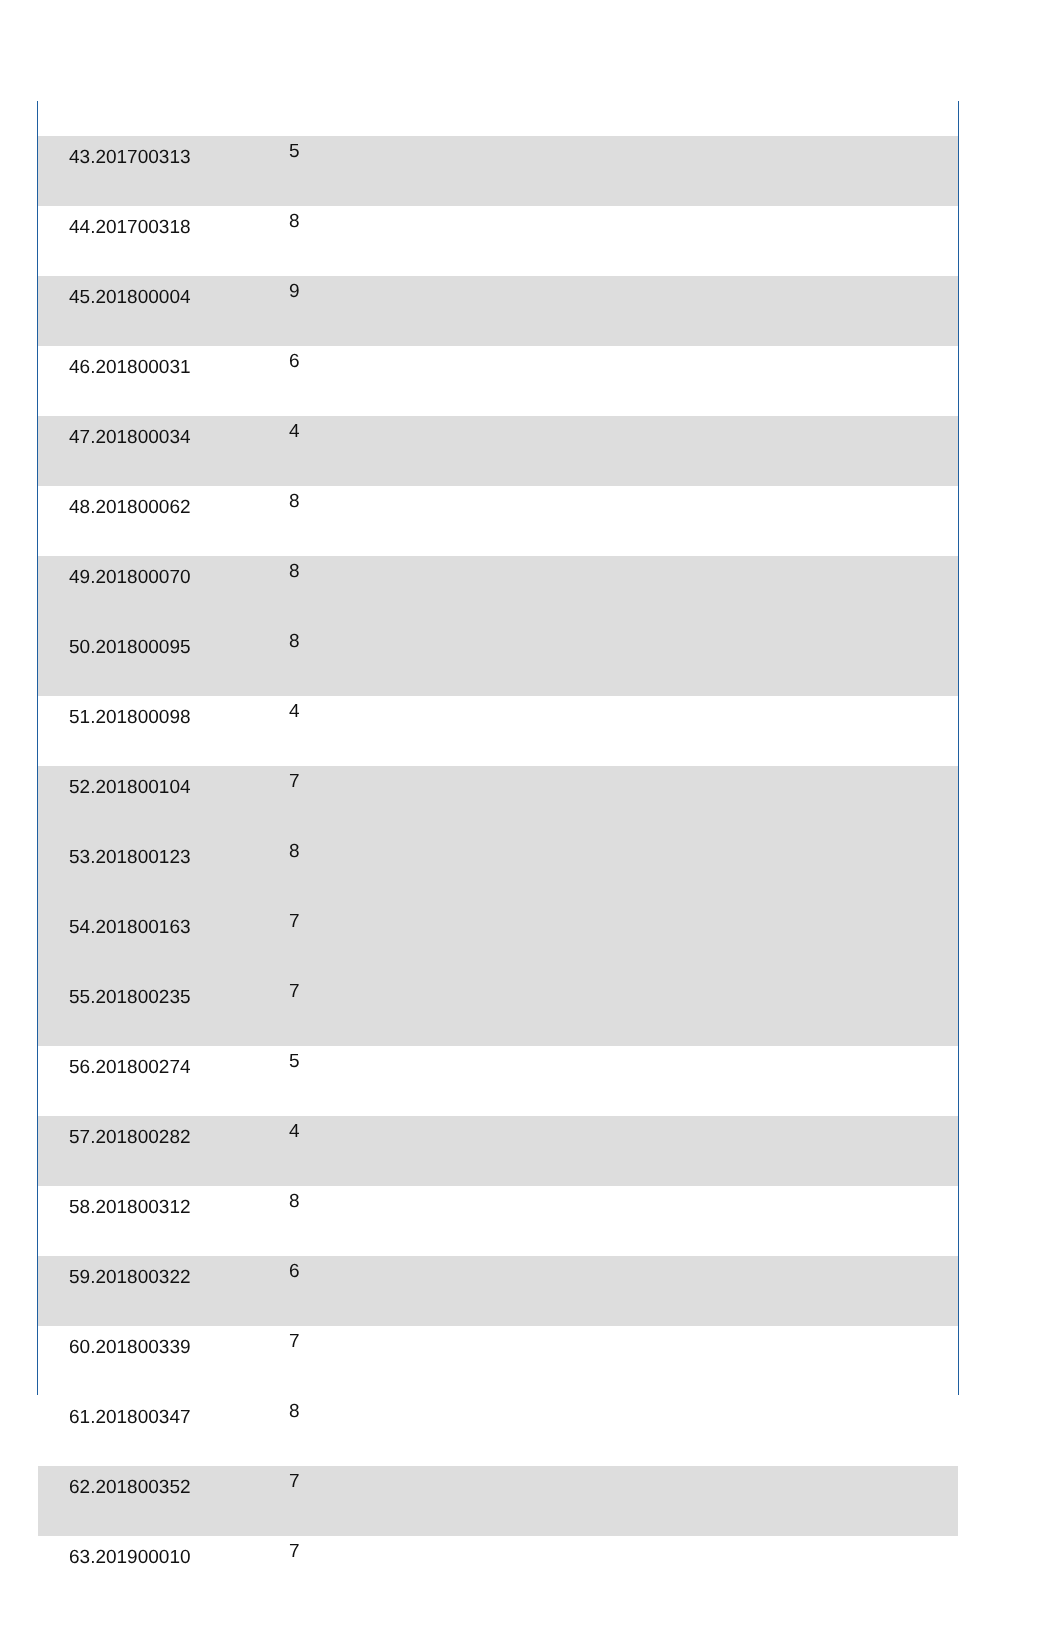| 43.201700313 | 5 |
| 44.201700318 | 8 |
| 45.201800004 | 9 |
| 46.201800031 | 6 |
| 47.201800034 | 4 |
| 48.201800062 | 8 |
| 49.201800070 | 8 |
| 50.201800095 | 8 |
| 51.201800098 | 4 |
| 52.201800104 | 7 |
| 53.201800123 | 8 |
| 54.201800163 | 7 |
| 55.201800235 | 7 |
| 56.201800274 | 5 |
| 57.201800282 | 4 |
| 58.201800312 | 8 |
| 59.201800322 | 6 |
| 60.201800339 | 7 |
| 61.201800347 | 8 |
| 62.201800352 | 7 |
| 63.201900010 | 7 |